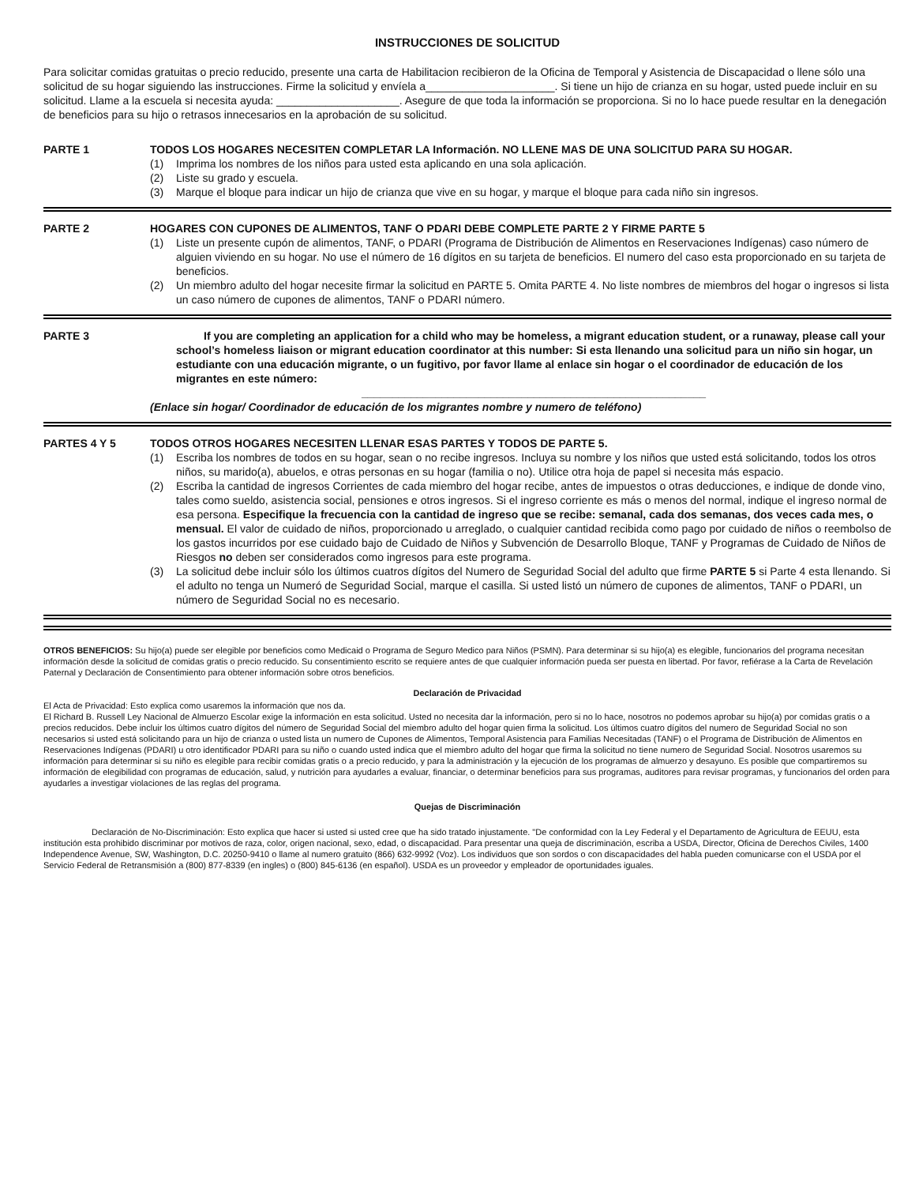INSTRUCCIONES DE SOLICITUD
Para solicitar comidas gratuitas o precio reducido, presente una carta de Habilitacion recibieron de la Oficina de Temporal y Asistencia de Discapacidad o llene sólo una solicitud de su hogar siguiendo las instrucciones. Firme la solicitud y envíela a_____________________. Si tiene un hijo de crianza en su hogar, usted puede incluir en su solicitud. Llame a la escuela si necesita ayuda: ____________________. Asegure de que toda la información se proporciona. Si no lo hace puede resultar en la denegación de beneficios para su hijo o retrasos innecesarios en la aprobación de su solicitud.
PARTE 1 TODOS LOS HOGARES NECESITEN COMPLETAR LA Información. NO LLENE MAS DE UNA SOLICITUD PARA SU HOGAR.
(1) Imprima los nombres de los niños para usted esta aplicando en una sola aplicación.
(2) Liste su grado y escuela.
(3) Marque el bloque para indicar un hijo de crianza que vive en su hogar, y marque el bloque para cada niño sin ingresos.
PARTE 2 HOGARES CON CUPONES DE ALIMENTOS, TANF O PDARI DEBE COMPLETE PARTE 2 Y FIRME PARTE 5
(1) Liste un presente cupón de alimentos, TANF, o PDARI (Programa de Distribución de Alimentos en Reservaciones Indígenas) caso número de alguien viviendo en su hogar. No use el número de 16 dígitos en su tarjeta de beneficios. El numero del caso esta proporcionado en su tarjeta de beneficios.
(2) Un miembro adulto del hogar necesite firmar la solicitud en PARTE 5. Omita PARTE 4. No liste nombres de miembros del hogar o ingresos si lista un caso número de cupones de alimentos, TANF o PDARI número.
PARTE 3 If you are completing an application for a child who may be homeless, a migrant education student, or a runaway, please call your school’s homeless liaison or migrant education coordinator at this number: Si esta llenando una solicitud para un niño sin hogar, un estudiante con una educación migrante, o un fugitivo, por favor llame al enlace sin hogar o el coordinador de educación de los migrantes en este número:
________________________________________________________
(Enlace sin hogar/ Coordinador de educación de los migrantes nombre y numero de teléfono)
PARTES 4 Y 5 TODOS OTROS HOGARES NECESITEN LLENAR ESAS PARTES Y TODOS DE PARTE 5.
(1) Escriba los nombres de todos en su hogar, sean o no recibe ingresos. Incluya su nombre y los niños que usted está solicitando, todos los otros niños, su marido(a), abuelos, e otras personas en su hogar (familia o no). Utilice otra hoja de papel si necesita más espacio.
(2) Escriba la cantidad de ingresos Corrientes de cada miembro del hogar recibe, antes de impuestos o otras deducciones, e indique de donde vino, tales como sueldo, asistencia social, pensiones e otros ingresos. Si el ingreso corriente es más o menos del normal, indique el ingreso normal de esa persona. Especifique la frecuencia con la cantidad de ingreso que se recibe: semanal, cada dos semanas, dos veces cada mes, o mensual. El valor de cuidado de niños, proporcionado u arreglado, o cualquier cantidad recibida como pago por cuidado de niños o reembolso de los gastos incurridos por ese cuidado bajo de Cuidado de Niños y Subvención de Desarrollo Bloque, TANF y Programas de Cuidado de Niños de Riesgos no deben ser considerados como ingresos para este programa.
(3) La solicitud debe incluir sólo los últimos cuatros dígitos del Numero de Seguridad Social del adulto que firme PARTE 5 si Parte 4 esta llenando. Si el adulto no tenga un Numeró de Seguridad Social, marque el casilla. Si usted listó un número de cupones de alimentos, TANF o PDARI, un número de Seguridad Social no es necesario.
OTROS BENEFICIOS: Su hijo(a) puede ser elegible por beneficios como Medicaid o Programa de Seguro Medico para Niños (PSMN). Para determinar si su hijo(a) es elegible, funcionarios del programa necesitan información desde la solicitud de comidas gratis o precio reducido. Su consentimiento escrito se requiere antes de que cualquier información pueda ser puesta en libertad. Por favor, refiérase a la Carta de Revelación Paternal y Declaración de Consentimiento para obtener información sobre otros beneficios.
Declaración de Privacidad
El Acta de Privacidad: Esto explica como usaremos la información que nos da.
El Richard B. Russell Ley Nacional de Almuerzo Escolar exige la información en esta solicitud. Usted no necesita dar la información, pero si no lo hace, nosotros no podemos aprobar su hijo(a) por comidas gratis o a precios reducidos. Debe incluir los últimos cuatro dígitos del número de Seguridad Social del miembro adulto del hogar quien firma la solicitud. Los últimos cuatro dígitos del numero de Seguridad Social no son necesarios si usted está solicitando para un hijo de crianza o usted lista un numero de Cupones de Alimentos, Temporal Asistencia para Familias Necesitadas (TANF) o el Programa de Distribución de Alimentos en Reservaciones Indígenas (PDARI) u otro identificador PDARI para su niño o cuando usted indica que el miembro adulto del hogar que firma la solicitud no tiene numero de Seguridad Social. Nosotros usaremos su información para determinar si su niño es elegible para recibir comidas gratis o a precio reducido, y para la administración y la ejecución de los programas de almuerzo y desayuno. Es posible que compartiremos su información de elegibilidad con programas de educación, salud, y nutrición para ayudarles a evaluar, financiar, o determinar beneficios para sus programas, auditores para revisar programas, y funcionarios del orden para ayudarles a investigar violaciones de las reglas del programa.
Quejas de Discriminación
Declaración de No-Discriminación: Esto explica que hacer si usted si usted cree que ha sido tratado injustamente. "De conformidad con la Ley Federal y el Departamento de Agricultura de EEUU, esta institución esta prohibido discriminar por motivos de raza, color, origen nacional, sexo, edad, o discapacidad. Para presentar una queja de discriminación, escriba a USDA, Director, Oficina de Derechos Civiles, 1400 Independence Avenue, SW, Washington, D.C. 20250-9410 o llame al numero gratuito (866) 632-9992 (Voz). Los individuos que son sordos o con discapacidades del habla pueden comunicarse con el USDA por el Servicio Federal de Retransmisión a (800) 877-8339 (en ingles) o (800) 845-6136 (en español). USDA es un proveedor y empleador de oportunidades iguales.